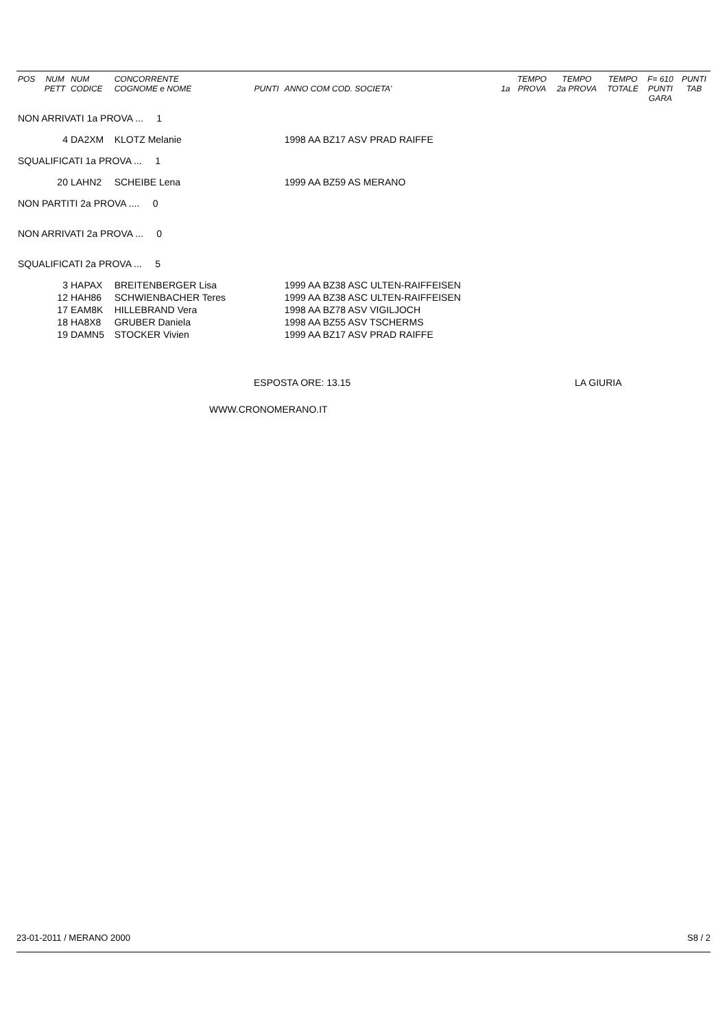| POS | NUM PETT | NUM CODICE | CONCORRENTE COGNOME e NOME | PUNTI | ANNO COM COD. SOCIETA' | 1a | TEMPO PROVA | TEMPO 2a PROVA | TEMPO TOTALE | F= 610 PUNTI GARA | PUNTI TAB |
| --- | --- | --- | --- | --- | --- | --- | --- | --- | --- | --- | --- |
| NON ARRIVATI 1a PROVA ... 1 | | | | | | | | | | | |
| | 4 | DA2XM | KLOTZ Melanie | | 1998 AA BZ17 ASV PRAD RAIFFE | | | | | | |
| SQUALIFICATI 1a PROVA ... 1 | | | | | | | | | | | |
| | 20 | LAHN2 | SCHEIBE Lena | | 1999 AA BZ59 AS MERANO | | | | | | |
| NON PARTITI 2a PROVA .... 0 | | | | | | | | | | | |
| NON ARRIVATI 2a PROVA ... 0 | | | | | | | | | | | |
| SQUALIFICATI 2a PROVA ... 5 | | | | | | | | | | | |
| | 3 | HAPAX | BREITENBERGER Lisa | | 1999 AA BZ38 ASC ULTEN-RAIFFEISEN | | | | | | |
| | 12 | HAH86 | SCHWIENBACHER Teres | | 1999 AA BZ38 ASC ULTEN-RAIFFEISEN | | | | | | |
| | 17 | EAM8K | HILLEBRAND Vera | | 1998 AA BZ78 ASV VIGILJOCH | | | | | | |
| | 18 | HA8X8 | GRUBER Daniela | | 1998 AA BZ55 ASV TSCHERMS | | | | | | |
| | 19 | DAMN5 | STOCKER Vivien | | 1999 AA BZ17 ASV PRAD RAIFFE | | | | | | |
ESPOSTA ORE: 13.15 LA GIURIA
WWW.CRONOMERANO.IT
23-01-2011 / MERANO 2000 S8 / 2